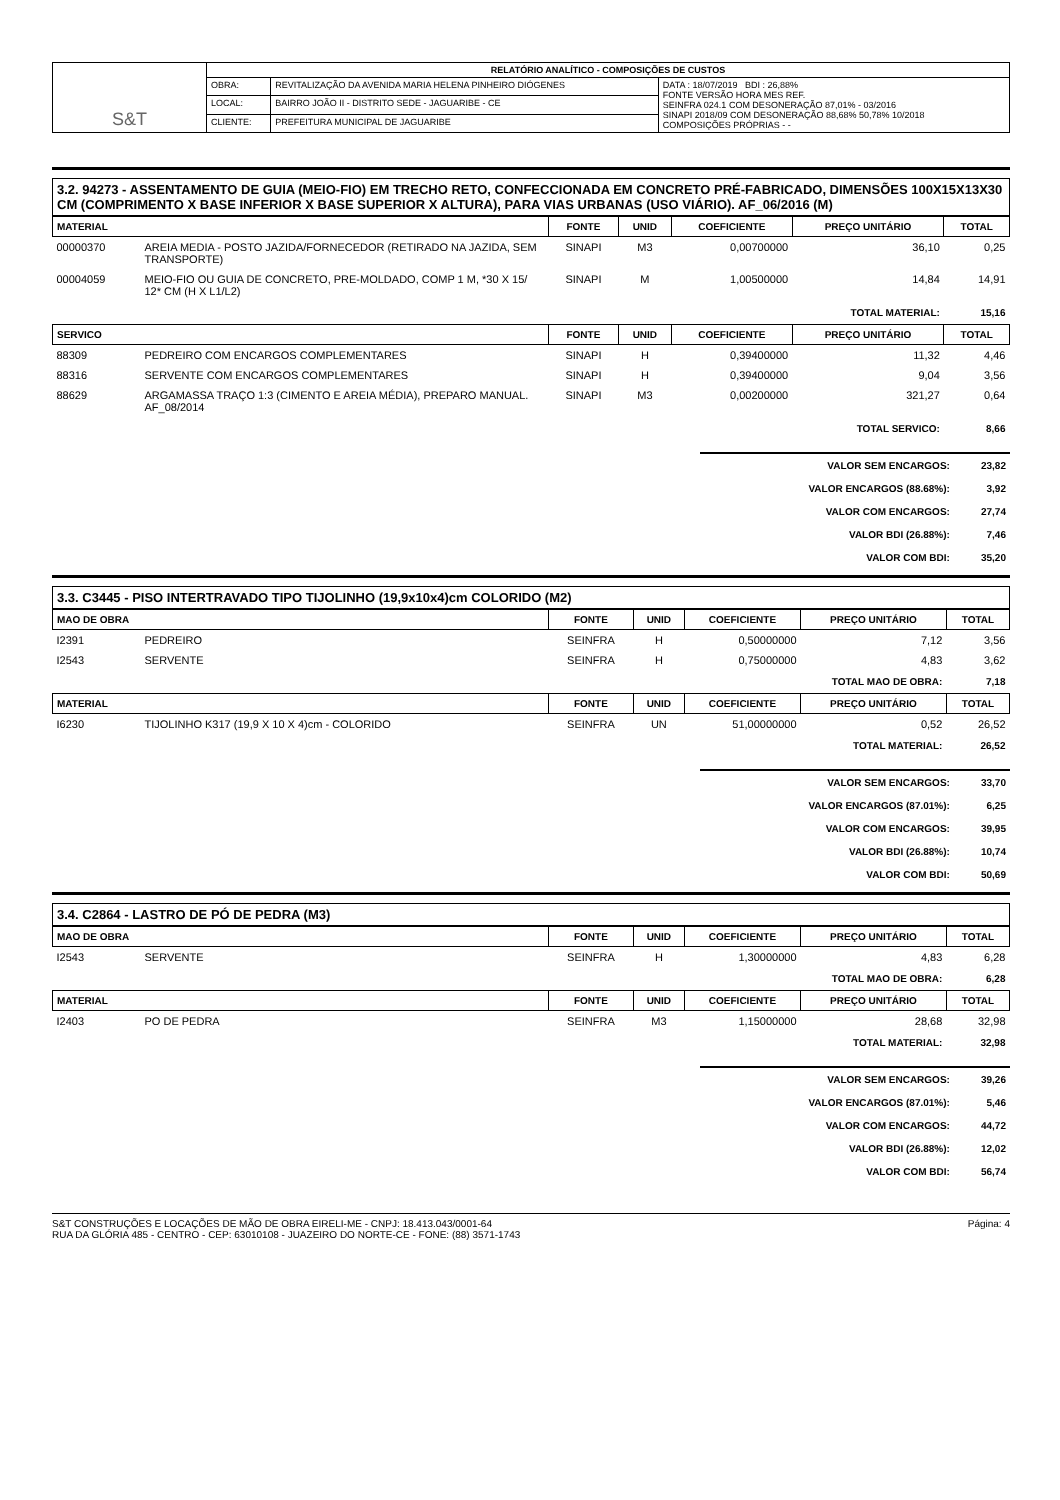| S&T | RELATÓRIO ANALÍTICO - COMPOSIÇÕES DE CUSTOS | | |
| | OBRA: | REVITALIZAÇÃO DA AVENIDA MARIA HELENA PINHEIRO DIÓGENES | DATA : 18/07/2019 BDI : 26,88% FONTE VERSÃO HORA MES REF. SEINFRA 024.1 COM DESONERAÇÃO 87,01% - 03/2016 SINAPI 2018/09 COM DESONERAÇÃO 88,68% 50,78% 10/2018 COMPOSIÇÕES PRÓPRIAS - - |
| | LOCAL: | BAIRRO JOÃO II - DISTRITO SEDE - JAGUARIBE - CE | |
| | CLIENTE: | PREFEITURA MUNICIPAL DE JAGUARIBE | |
3.2. 94273 - ASSENTAMENTO DE GUIA (MEIO-FIO) EM TRECHO RETO, CONFECCIONADA EM CONCRETO PRÉ-FABRICADO, DIMENSÕES 100X15X13X30 CM (COMPRIMENTO X BASE INFERIOR X BASE SUPERIOR X ALTURA), PARA VIAS URBANAS (USO VIÁRIO). AF_06/2016 (M)
| MATERIAL | | FONTE | UNID | COEFICIENTE | PREÇO UNITÁRIO | TOTAL |
| --- | --- | --- | --- | --- | --- | --- |
| 00000370 | AREIA MEDIA - POSTO JAZIDA/FORNECEDOR (RETIRADO NA JAZIDA, SEM TRANSPORTE) | SINAPI | M3 | 0,00700000 | 36,10 | 0,25 |
| 00004059 | MEIO-FIO OU GUIA DE CONCRETO, PRE-MOLDADO, COMP 1 M, *30 X 15/ 12* CM (H X L1/L2) | SINAPI | M | 1,00500000 | 14,84 | 14,91 |
| TOTAL MATERIAL: | | | | | | 15,16 |
| SERVICO | | FONTE | UNID | COEFICIENTE | PREÇO UNITÁRIO | TOTAL |
| 88309 | PEDREIRO COM ENCARGOS COMPLEMENTARES | SINAPI | H | 0,39400000 | 11,32 | 4,46 |
| 88316 | SERVENTE COM ENCARGOS COMPLEMENTARES | SINAPI | H | 0,39400000 | 9,04 | 3,56 |
| 88629 | ARGAMASSA TRAÇO 1:3 (CIMENTO E AREIA MÉDIA), PREPARO MANUAL. AF_08/2014 | SINAPI | M3 | 0,00200000 | 321,27 | 0,64 |
| TOTAL SERVICO: | | | | | | 8,66 |
| VALOR SEM ENCARGOS: | 23,82 |
| VALOR ENCARGOS (88.68%): | 3,92 |
| VALOR COM ENCARGOS: | 27,74 |
| VALOR BDI (26.88%): | 7,46 |
| VALOR COM BDI: | 35,20 |
3.3. C3445 - PISO INTERTRAVADO TIPO TIJOLINHO (19,9x10x4)cm COLORIDO (M2)
| MAO DE OBRA | | FONTE | UNID | COEFICIENTE | PREÇO UNITÁRIO | TOTAL |
| --- | --- | --- | --- | --- | --- | --- |
| I2391 | PEDREIRO | SEINFRA | H | 0,50000000 | 7,12 | 3,56 |
| I2543 | SERVENTE | SEINFRA | H | 0,75000000 | 4,83 | 3,62 |
| TOTAL MAO DE OBRA: | | | | | | 7,18 |
| MATERIAL | | FONTE | UNID | COEFICIENTE | PREÇO UNITÁRIO | TOTAL |
| I6230 | TIJOLINHO K317 (19,9 X 10 X 4)cm - COLORIDO | SEINFRA | UN | 51,00000000 | 0,52 | 26,52 |
| TOTAL MATERIAL: | | | | | | 26,52 |
| VALOR SEM ENCARGOS: | 33,70 |
| VALOR ENCARGOS (87.01%): | 6,25 |
| VALOR COM ENCARGOS: | 39,95 |
| VALOR BDI (26.88%): | 10,74 |
| VALOR COM BDI: | 50,69 |
3.4. C2864 - LASTRO DE PÓ DE PEDRA (M3)
| MAO DE OBRA | | FONTE | UNID | COEFICIENTE | PREÇO UNITÁRIO | TOTAL |
| --- | --- | --- | --- | --- | --- | --- |
| I2543 | SERVENTE | SEINFRA | H | 1,30000000 | 4,83 | 6,28 |
| TOTAL MAO DE OBRA: | | | | | | 6,28 |
| MATERIAL | | FONTE | UNID | COEFICIENTE | PREÇO UNITÁRIO | TOTAL |
| I2403 | PO DE PEDRA | SEINFRA | M3 | 1,15000000 | 28,68 | 32,98 |
| TOTAL MATERIAL: | | | | | | 32,98 |
| VALOR SEM ENCARGOS: | 39,26 |
| VALOR ENCARGOS (87.01%): | 5,46 |
| VALOR COM ENCARGOS: | 44,72 |
| VALOR BDI (26.88%): | 12,02 |
| VALOR COM BDI: | 56,74 |
S&T CONSTRUÇÕES E LOCAÇÕES DE MÃO DE OBRA EIRELI-ME - CNPJ: 18.413.043/0001-64
RUA DA GLÓRIA 485 - CENTRO - CEP: 63010108 - JUAZEIRO DO NORTE-CE - FONE: (88) 3571-1743
Página: 4